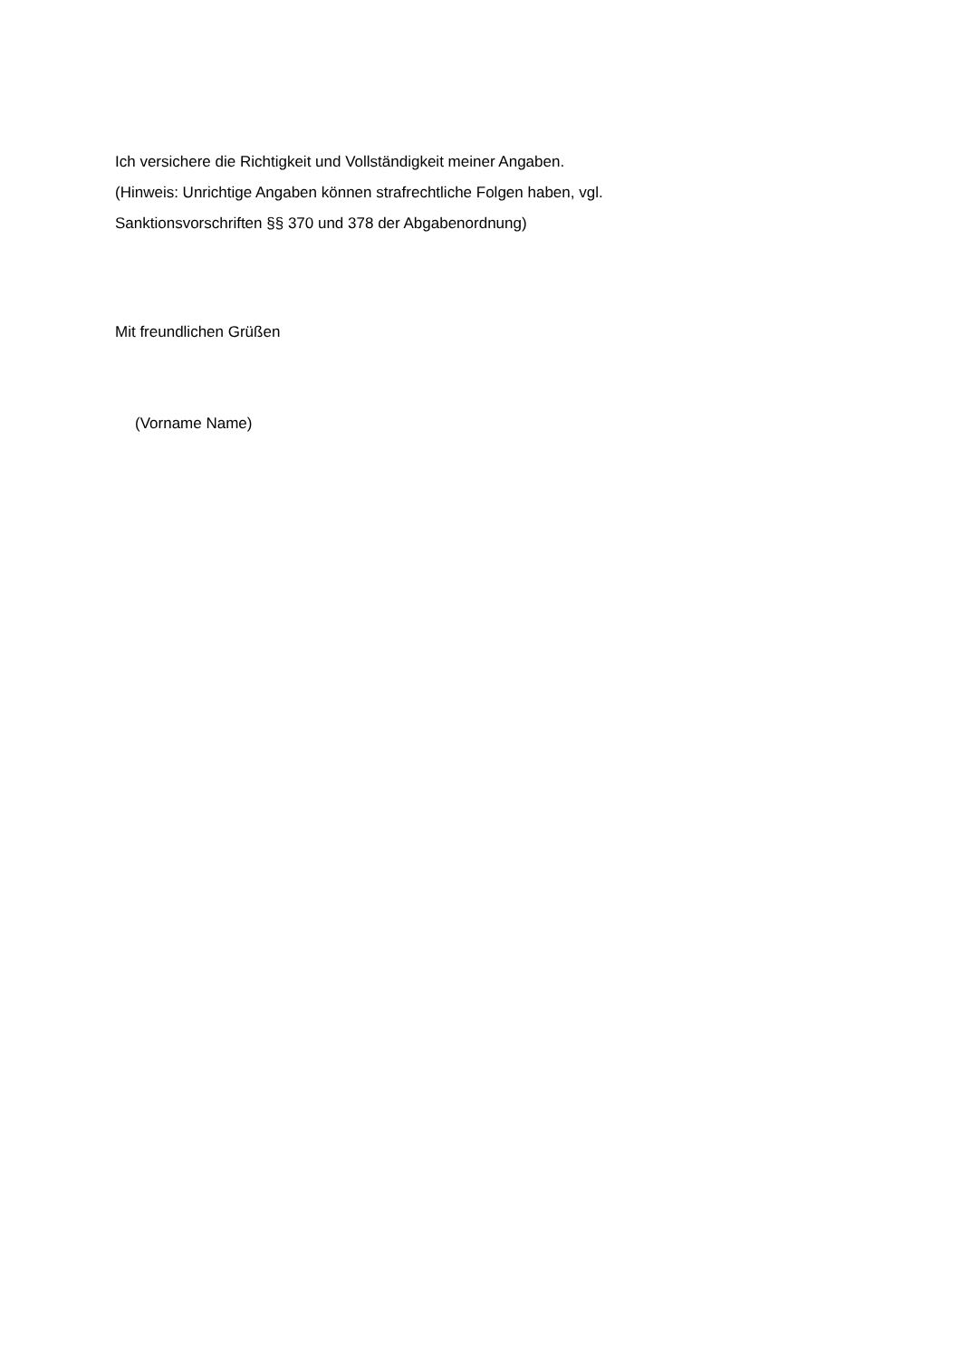Ich versichere die Richtigkeit und Vollständigkeit meiner Angaben.
(Hinweis: Unrichtige Angaben können strafrechtliche Folgen haben, vgl.
Sanktionsvorschriften §§ 370 und 378 der Abgabenordnung)
Mit freundlichen Grüßen
(Vorname Name)